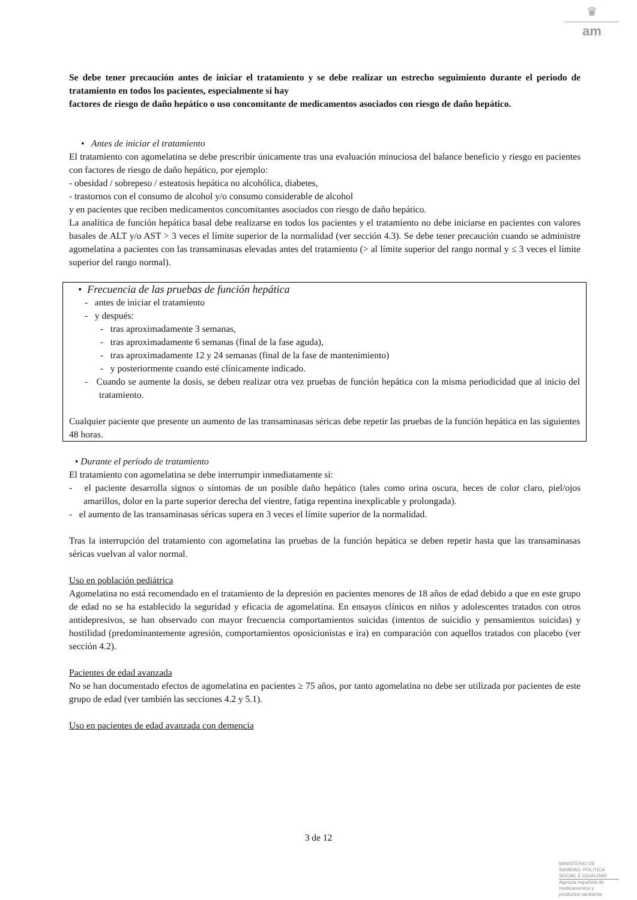♛
am
Se debe tener precaución antes de iniciar el tratamiento y se debe realizar un estrecho seguimiento durante el periodo de tratamiento en todos los pacientes, especialmente si hay
factores de riesgo de daño hepático o uso concomitante de medicamentos asociados con riesgo de daño hepático.
• Antes de iniciar el tratamiento
El tratamiento con agomelatina se debe prescribir únicamente tras una evaluación minuciosa del balance beneficio y riesgo en pacientes con factores de riesgo de daño hepático, por ejemplo:
- obesidad / sobrepeso / esteatosis hepática no alcohólica, diabetes,
- trastornos con el consumo de alcohol y/o consumo considerable de alcohol
y en pacientes que reciben medicamentos concomitantes asociados con riesgo de daño hepático.
La analítica de función hepática basal debe realizarse en todos los pacientes y el tratamiento no debe iniciarse en pacientes con valores basales de ALT y/o AST > 3 veces el límite superior de la normalidad (ver sección 4.3). Se debe tener precaución cuando se administre agomelatina a pacientes con las transaminasas elevadas antes del tratamiento (> al límite superior del rango normal y ≤ 3 veces el límite superior del rango normal).
• Frecuencia de las pruebas de función hepática
- antes de iniciar el tratamiento
- y después:
- tras aproximadamente 3 semanas,
- tras aproximadamente 6 semanas (final de la fase aguda),
- tras aproximadamente 12 y 24 semanas (final de la fase de mantenimiento)
- y posteriormente cuando esté clínicamente indicado.
- Cuando se aumente la dosis, se deben realizar otra vez pruebas de función hepática con la misma periodicidad que al inicio del tratamiento.
Cualquier paciente que presente un aumento de las transaminasas séricas debe repetir las pruebas de la función hepática en las siguientes 48 horas.
• Durante el periodo de tratamiento
El tratamiento con agomelatina se debe interrumpir inmediatamente si:
- el paciente desarrolla signos o síntomas de un posible daño hepático (tales como orina oscura, heces de color claro, piel/ojos amarillos, dolor en la parte superior derecha del vientre, fatiga repentina inexplicable y prolongada).
- el aumento de las transaminasas séricas supera en 3 veces el límite superior de la normalidad.
Tras la interrupción del tratamiento con agomelatina las pruebas de la función hepática se deben repetir hasta que las transaminasas séricas vuelvan al valor normal.
Uso en población pediátrica
Agomelatina no está recomendado en el tratamiento de la depresión en pacientes menores de 18 años de edad debido a que en este grupo de edad no se ha establecido la seguridad y eficacia de agomelatina. En ensayos clínicos en niños y adolescentes tratados con otros antidepresivos, se han observado con mayor frecuencia comportamientos suicidas (intentos de suicidio y pensamientos suicidas) y hostilidad (predominantemente agresión, comportamientos oposicionistas e ira) en comparación con aquellos tratados con placebo (ver sección 4.2).
Pacientes de edad avanzada
No se han documentado efectos de agomelatina en pacientes ≥ 75 años, por tanto agomelatina no debe ser utilizada por pacientes de este grupo de edad (ver también las secciones 4.2 y 5.1).
Uso en pacientes de edad avanzada con demencia
3 de 12
MINISTERIO DE
SANIDAD, POLITICA
SOCIAL E IGUALDAD
Agencia española de
medicamentos y
productos sanitarios